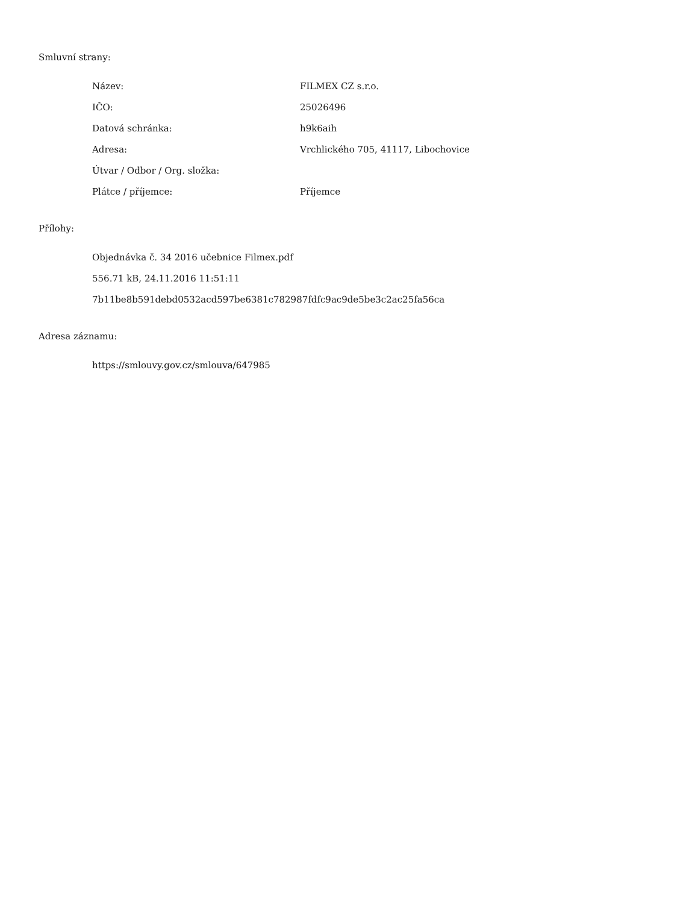Smluvní strany:
Název: FILMEX CZ s.r.o.
IČO: 25026496
Datová schránka: h9k6aih
Adresa: Vrchlického 705, 41117, Libochovice
Útvar / Odbor / Org. složka:
Plátce / příjemce: Příjemce
Přílohy:
Objednávka č. 34 2016 učebnice Filmex.pdf
556.71 kB, 24.11.2016 11:51:11
7b11be8b591debd0532acd597be6381c782987fdfc9ac9de5be3c2ac25fa56ca
Adresa záznamu:
https://smlouvy.gov.cz/smlouva/647985